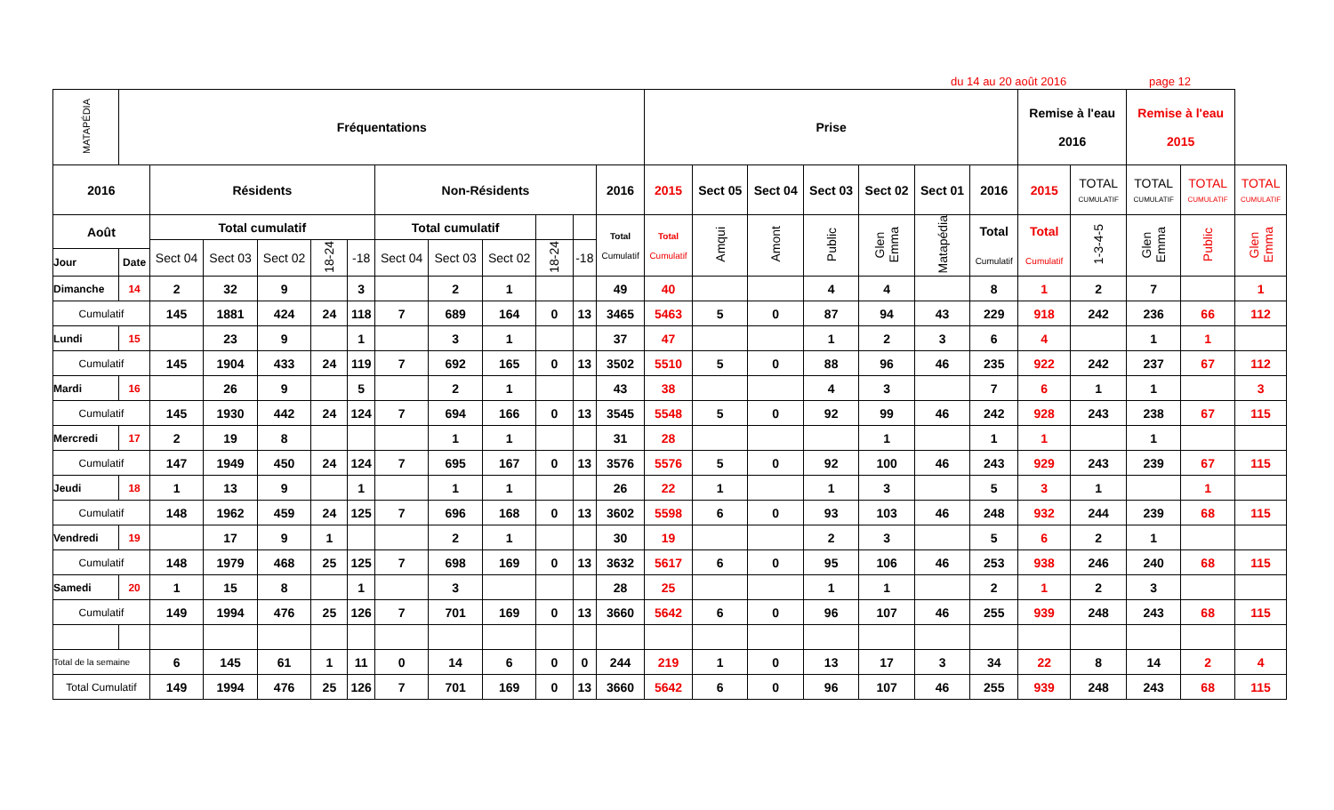du 14 au 20 août 2016 page 12
| MATAPÉDIA | Fréquentations | | | | | | | | | | | | Prise | | | | | | | Remise à l'eau 2016 | | Remise à l'eau 2015 | | |
| --- | --- | --- | --- | --- | --- | --- | --- | --- | --- | --- | --- | --- | --- | --- | --- | --- | --- | --- | --- | --- | --- | --- | --- | --- |
| 2016 | | Résidents | | | | | Non-Résidents | | | | | 2016 | 2015 | Sect 05 | Sect 04 | Sect 03 | Sect 02 | Sect 01 | 2016 | 2015 | TOTAL CUMULATIF | TOTAL CUMULATIF | TOTAL CUMULATIF | TOTAL CUMULATIF |
| Août | | Total cumulatif | | | | | Total cumulatif | | | | | Total Cumulatif | Total Cumulatif | Amqui | Amont | Public | Glen Emma | Matapédia | Total Cumulatif | Total Cumulatif | 1-3-4-5 | Glen Emma | Public | Glen Emma |
| | | Sect 04 | Sect 03 | Sect 02 | 18-24 | -18 | Sect 04 | Sect 03 | Sect 02 | 18-24 | -18 | | | | | | | | | | | | | |
| Jour | Date | | | | | | | | | | | | | | | | | | | | | | | |
| Dimanche | 14 | 2 | 32 | 9 | | 3 | | 2 | 1 | | | 49 | 40 | | | 4 | 4 | | 8 | 1 | 2 | 7 | | 1 |
| Cumulatif | | 145 | 1881 | 424 | 24 | 118 | 7 | 689 | 164 | 0 | 13 | 3465 | 5463 | 5 | 0 | 87 | 94 | 43 | 229 | 918 | 242 | 236 | 66 | 112 |
| Lundi | 15 | | 23 | 9 | | 1 | | 3 | 1 | | | 37 | 47 | | | 1 | 2 | 3 | 6 | 4 | | 1 | 1 | |
| Cumulatif | | 145 | 1904 | 433 | 24 | 119 | 7 | 692 | 165 | 0 | 13 | 3502 | 5510 | 5 | 0 | 88 | 96 | 46 | 235 | 922 | 242 | 237 | 67 | 112 |
| Mardi | 16 | | 26 | 9 | | 5 | | 2 | 1 | | | 43 | 38 | | | 4 | 3 | | 7 | 6 | 1 | 1 | | 3 |
| Cumulatif | | 145 | 1930 | 442 | 24 | 124 | 7 | 694 | 166 | 0 | 13 | 3545 | 5548 | 5 | 0 | 92 | 99 | 46 | 242 | 928 | 243 | 238 | 67 | 115 |
| Mercredi | 17 | 2 | 19 | 8 | | | | 1 | 1 | | | 31 | 28 | | | | 1 | | 1 | 1 | | 1 | | |
| Cumulatif | | 147 | 1949 | 450 | 24 | 124 | 7 | 695 | 167 | 0 | 13 | 3576 | 5576 | 5 | 0 | 92 | 100 | 46 | 243 | 929 | 243 | 239 | 67 | 115 |
| Jeudi | 18 | 1 | 13 | 9 | | 1 | | 1 | 1 | | | 26 | 22 | 1 | | 1 | 3 | | 5 | 3 | 1 | | 1 | |
| Cumulatif | | 148 | 1962 | 459 | 24 | 125 | 7 | 696 | 168 | 0 | 13 | 3602 | 5598 | 6 | 0 | 93 | 103 | 46 | 248 | 932 | 244 | 239 | 68 | 115 |
| Vendredi | 19 | | 17 | 9 | 1 | | | 2 | 1 | | | 30 | 19 | | | 2 | 3 | | 5 | 6 | 2 | 1 | | |
| Cumulatif | | 148 | 1979 | 468 | 25 | 125 | 7 | 698 | 169 | 0 | 13 | 3632 | 5617 | 6 | 0 | 95 | 106 | 46 | 253 | 938 | 246 | 240 | 68 | 115 |
| Samedi | 20 | 1 | 15 | 8 | | 1 | | 3 | | | | 28 | 25 | | | 1 | 1 | | 2 | 1 | 2 | 3 | | |
| Cumulatif | | 149 | 1994 | 476 | 25 | 126 | 7 | 701 | 169 | 0 | 13 | 3660 | 5642 | 6 | 0 | 96 | 107 | 46 | 255 | 939 | 248 | 243 | 68 | 115 |
| Total de la semaine | | 6 | 145 | 61 | 1 | 11 | 0 | 14 | 6 | 0 | 0 | 244 | 219 | 1 | 0 | 13 | 17 | 3 | 34 | 22 | 8 | 14 | 2 | 4 |
| Total Cumulatif | | 149 | 1994 | 476 | 25 | 126 | 7 | 701 | 169 | 0 | 13 | 3660 | 5642 | 6 | 0 | 96 | 107 | 46 | 255 | 939 | 248 | 243 | 68 | 115 |